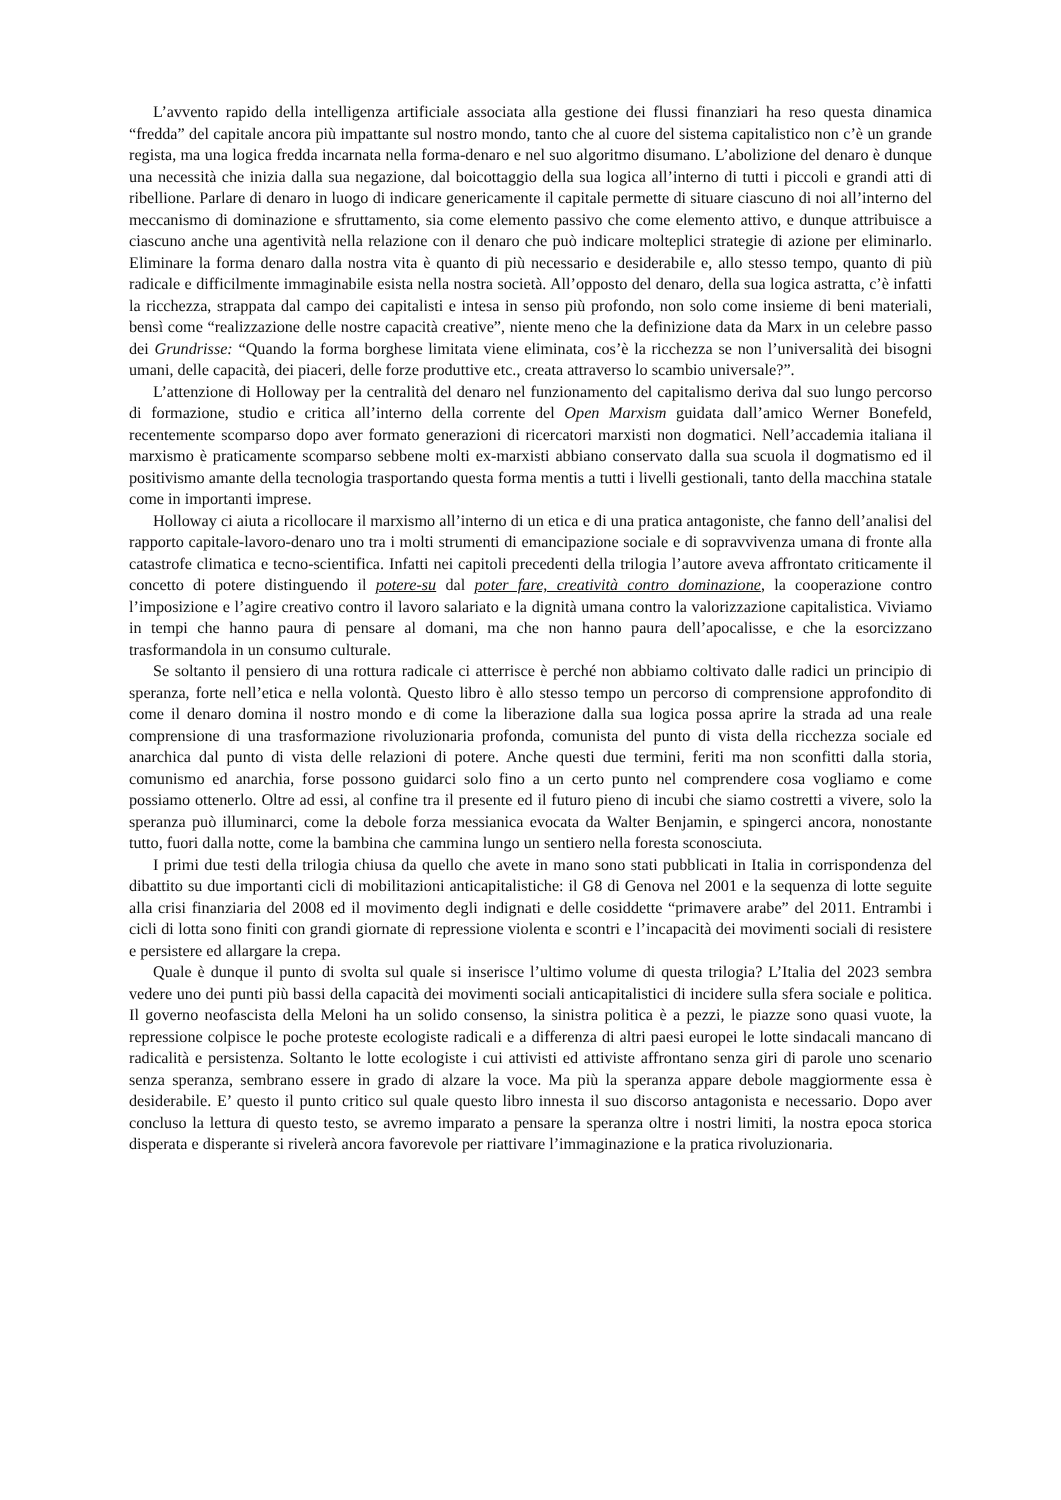L’avvento rapido della intelligenza artificiale associata alla gestione dei flussi finanziari ha reso questa dinamica “fredda” del capitale ancora più impattante sul nostro mondo, tanto che al cuore del sistema capitalistico non c’è un grande regista, ma una logica fredda incarnata nella forma-denaro e nel suo algoritmo disumano. L’abolizione del denaro è dunque una necessità che inizia dalla sua negazione, dal boicottaggio della sua logica all’interno di tutti i piccoli e grandi atti di ribellione. Parlare di denaro in luogo di indicare genericamente il capitale permette di situare ciascuno di noi all’interno del meccanismo di dominazione e sfruttamento, sia come elemento passivo che come elemento attivo, e dunque attribuisce a ciascuno anche una agentività nella relazione con il denaro che può indicare molteplici strategie di azione per eliminarlo. Eliminare la forma denaro dalla nostra vita è quanto di più necessario e desiderabile e, allo stesso tempo, quanto di più radicale e difficilmente immaginabile esista nella nostra società. All’opposto del denaro, della sua logica astratta, c’è infatti la ricchezza, strappata dal campo dei capitalisti e intesa in senso più profondo, non solo come insieme di beni materiali, bensì come “realizzazione delle nostre capacità creative”, niente meno che la definizione data da Marx in un celebre passo dei Grundrisse: “Quando la forma borghese limitata viene eliminata, cos’è la ricchezza se non l’universalità dei bisogni umani, delle capacità, dei piaceri, delle forze produttive etc., creata attraverso lo scambio universale?”.
L’attenzione di Holloway per la centralità del denaro nel funzionamento del capitalismo deriva dal suo lungo percorso di formazione, studio e critica all’interno della corrente del Open Marxism guidata dall’amico Werner Bonefeld, recentemente scomparso dopo aver formato generazioni di ricercatori marxisti non dogmatici. Nell’accademia italiana il marxismo è praticamente scomparso sebbene molti ex-marxisti abbiano conservato dalla sua scuola il dogmatismo ed il positivismo amante della tecnologia trasportando questa forma mentis a tutti i livelli gestionali, tanto della macchina statale come in importanti imprese.
Holloway ci aiuta a ricollocare il marxismo all’interno di un etica e di una pratica antagoniste, che fanno dell’analisi del rapporto capitale-lavoro-denaro uno tra i molti strumenti di emancipazione sociale e di sopravvivenza umana di fronte alla catastrofe climatica e tecno-scientifica. Infatti nei capitoli precedenti della trilogia l’autore aveva affrontato criticamente il concetto di potere distinguendo il potere-su dal poter fare, creatività contro dominazione, la cooperazione contro l’imposizione e l’agire creativo contro il lavoro salariato e la dignità umana contro la valorizzazione capitalistica. Viviamo in tempi che hanno paura di pensare al domani, ma che non hanno paura dell’apocalisse, e che la esorcizzano trasformandola in un consumo culturale.
Se soltanto il pensiero di una rottura radicale ci atterrisce è perché non abbiamo coltivato dalle radici un principio di speranza, forte nell’etica e nella volontà. Questo libro è allo stesso tempo un percorso di comprensione approfondito di come il denaro domina il nostro mondo e di come la liberazione dalla sua logica possa aprire la strada ad una reale comprensione di una trasformazione rivoluzionaria profonda, comunista del punto di vista della ricchezza sociale ed anarchica dal punto di vista delle relazioni di potere. Anche questi due termini, feriti ma non sconfitti dalla storia, comunismo ed anarchia, forse possono guidarci solo fino a un certo punto nel comprendere cosa vogliamo e come possiamo ottenerlo. Oltre ad essi, al confine tra il presente ed il futuro pieno di incubi che siamo costretti a vivere, solo la speranza può illuminarci, come la debole forza messianica evocata da Walter Benjamin, e spingerci ancora, nonostante tutto, fuori dalla notte, come la bambina che cammina lungo un sentiero nella foresta sconosciuta.
I primi due testi della trilogia chiusa da quello che avete in mano sono stati pubblicati in Italia in corrispondenza del dibattito su due importanti cicli di mobilitazioni anticapitalistiche: il G8 di Genova nel 2001 e la sequenza di lotte seguite alla crisi finanziaria del 2008 ed il movimento degli indignati e delle cosiddette “primavere arabe” del 2011. Entrambi i cicli di lotta sono finiti con grandi giornate di repressione violenta e scontri e l’incapacità dei movimenti sociali di resistere e persistere ed allargare la crepa.
Quale è dunque il punto di svolta sul quale si inserisce l’ultimo volume di questa trilogia? L’Italia del 2023 sembra vedere uno dei punti più bassi della capacità dei movimenti sociali anticapitalistici di incidere sulla sfera sociale e politica. Il governo neofascista della Meloni ha un solido consenso, la sinistra politica è a pezzi, le piazze sono quasi vuote, la repressione colpisce le poche proteste ecologiste radicali e a differenza di altri paesi europei le lotte sindacali mancano di radicalità e persistenza. Soltanto le lotte ecologiste i cui attivisti ed attiviste affrontano senza giri di parole uno scenario senza speranza, sembrano essere in grado di alzare la voce. Ma più la speranza appare debole maggiormente essa è desiderabile. E’ questo il punto critico sul quale questo libro innesta il suo discorso antagonista e necessario. Dopo aver concluso la lettura di questo testo, se avremo imparato a pensare la speranza oltre i nostri limiti, la nostra epoca storica disperata e disperante si rivelerà ancora favorevole per riattivare l’immaginazione e la pratica rivoluzionaria.